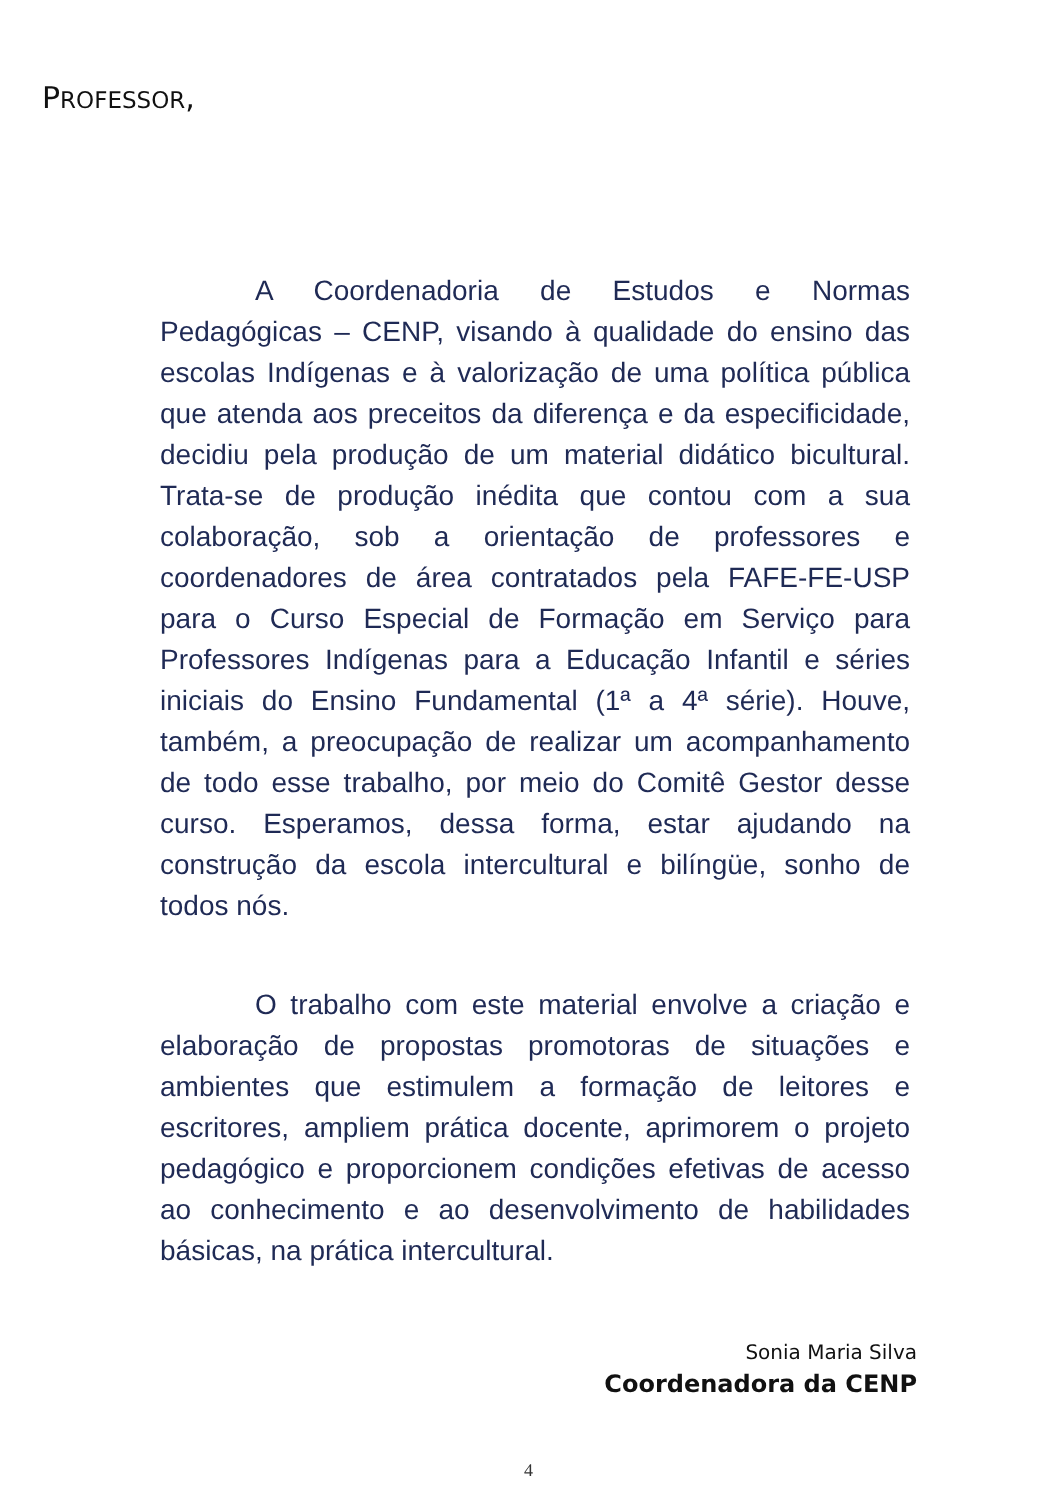PROFESSOR,
A Coordenadoria de Estudos e Normas Pedagógicas – CENP, visando à qualidade do ensino das escolas Indígenas e à valorização de uma política pública que atenda aos preceitos da diferença e da especificidade, decidiu pela produção de um material didático bicultural. Trata-se de produção inédita que contou com a sua colaboração, sob a orientação de professores e coordenadores de área contratados pela FAFE-FE-USP para o Curso Especial de Formação em Serviço para Professores Indígenas para a Educação Infantil e séries iniciais do Ensino Fundamental (1ª a 4ª série). Houve, também, a preocupação de realizar um acompanhamento de todo esse trabalho, por meio do Comitê Gestor desse curso. Esperamos, dessa forma, estar ajudando na construção da escola intercultural e bilíngüe, sonho de todos nós.
O trabalho com este material envolve a criação e elaboração de propostas promotoras de situações e ambientes que estimulem a formação de leitores e escritores, ampliem prática docente, aprimorem o projeto pedagógico e proporcionem condições efetivas de acesso ao conhecimento e ao desenvolvimento de habilidades básicas, na prática intercultural.
Sonia Maria Silva
Coordenadora da CENP
4